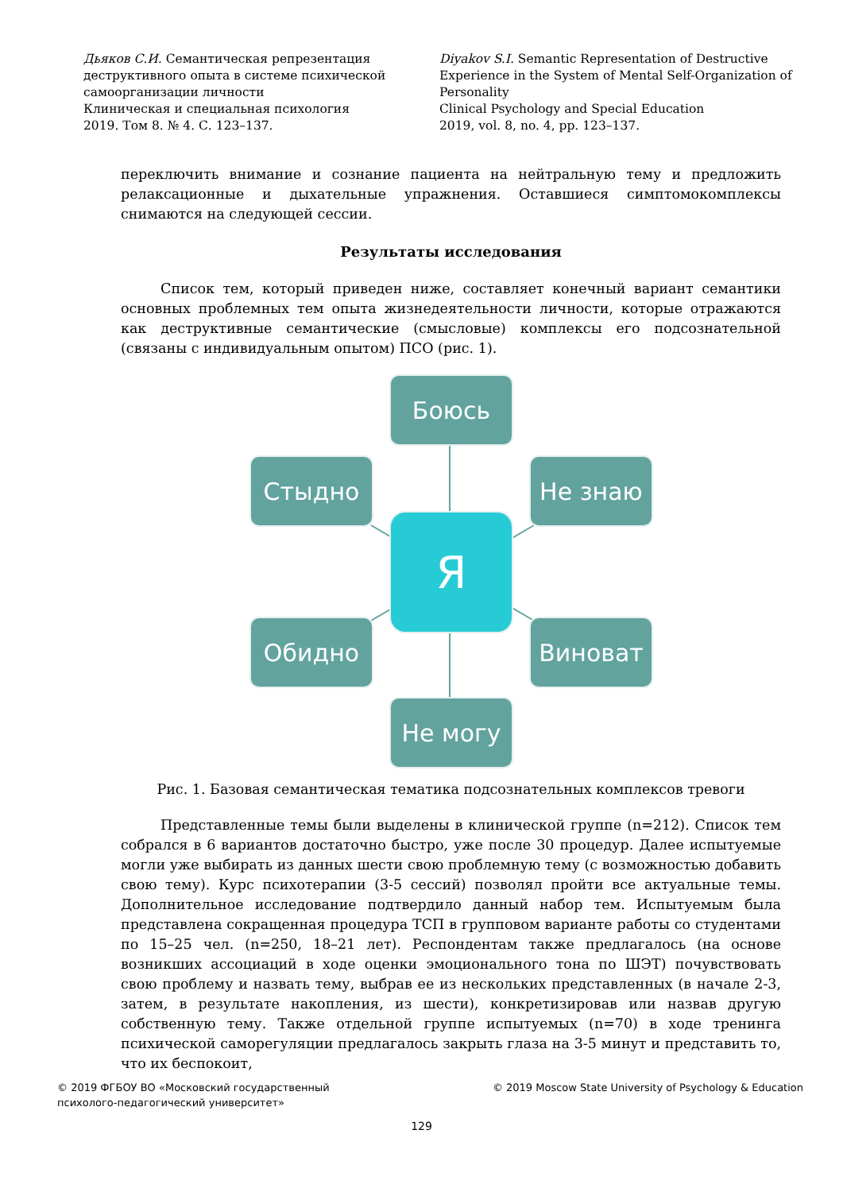Дьяков С.И. Семантическая репрезентация деструктивного опыта в системе психической самоорганизации личности
Клиническая и специальная психология
2019. Том 8. № 4. С. 123–137.
Diyakov S.I. Semantic Representation of Destructive Experience in the System of Mental Self-Organization of Personality
Clinical Psychology and Special Education
2019, vol. 8, no. 4, pp. 123–137.
переключить внимание и сознание пациента на нейтральную тему и предложить релаксационные и дыхательные упражнения. Оставшиеся симптомокомплексы снимаются на следующей сессии.
Результаты исследования
Список тем, который приведен ниже, составляет конечный вариант семантики основных проблемных тем опыта жизнедеятельности личности, которые отражаются как деструктивные семантические (смысловые) комплексы его подсознательной (связаны с индивидуальным опытом) ПСО (рис. 1).
Боюсь
Стыдно Не знаю
Я
Обидно Виноват
Не могу
Рис. 1. Базовая семантическая тематика подсознательных комплексов тревоги
Представленные темы были выделены в клинической группе (n=212). Список тем собрался в 6 вариантов достаточно быстро, уже после 30 процедур. Далее испытуемые могли уже выбирать из данных шести свою проблемную тему (с возможностью добавить свою тему). Курс психотерапии (3-5 сессий) позволял пройти все актуальные темы. Дополнительное исследование подтвердило данный набор тем. Испытуемым была представлена сокращенная процедура ТСП в групповом варианте работы со студентами по 15–25 чел. (n=250, 18–21 лет). Респондентам также предлагалось (на основе возникших ассоциаций в ходе оценки эмоционального тона по ШЭТ) почувствовать свою проблему и назвать тему, выбрав ее из нескольких представленных (в начале 2-3, затем, в результате накопления, из шести), конкретизировав или назвав другую собственную тему. Также отдельной группе испытуемых (n=70) в ходе тренинга психической саморегуляции предлагалось закрыть глаза на 3-5 минут и представить то, что их беспокоит,
© 2019 ФГБОУ ВО «Московский государственный
психолого-педагогический университет»
© 2019 Moscow State University of Psychology & Education
129